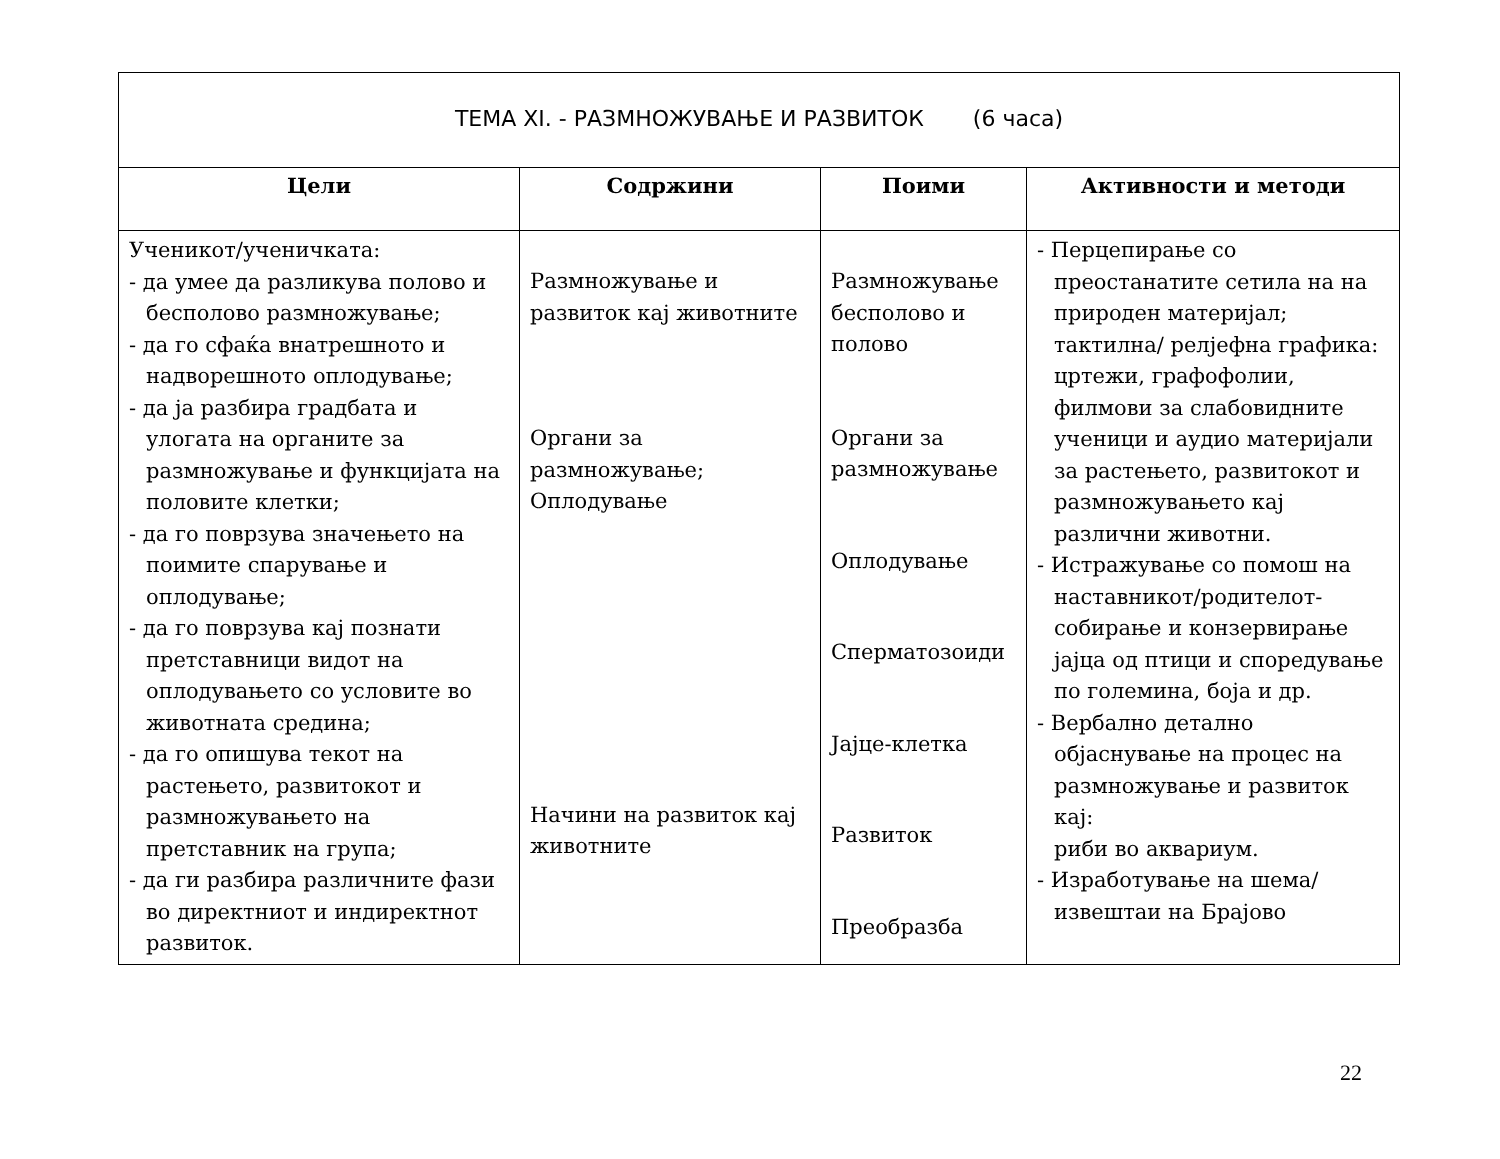| ТЕМА XI. - РАЗМНОЖУВАЊЕ И РАЗВИТОК (6 часа) | | | |
| --- | --- | --- | --- |
| Цели | Содржини | Поими | Активности и методи |
| Ученикот/ученичката: - да умее да разликува полово и бесполово размножување; - да го сфаќа внатрешното и надворешното оплодување; - да ја разбира градбата и улогата на органите за размножување и функцијата на половите клетки; - да го поврзува значењето на поимите спарување и оплодување; - да го поврзува кај познати претставници видот на оплодувањето со условите во животната средина; - да го опишува текот на растењето, развитокот и размножувањето на претставник на група; - да ги разбира различните фази во директниот и индиректнот развиток. | Размножување и развиток кај животните Органи за размножување; Оплодување Начини на развиток кај животните | Размножување бесполово и полово Органи за размножување Оплодување Сперматозоиди Јајце-клетка Развиток Преобразба | - Перцепирање со преостанатите сетила на на природен материјал; тактилна/ релјефна графика: цртежи, графофолии, филмови за слабовидните ученици и аудио материјали за растењето, развитокот и размножувањето кај различни животни. - Истражување со помош на наставникот/родителот-собирање и конзервирање јајца од птици и споредување по големина, боја и др. - Вербално детално објаснување на процес на размножување и развиток кај: риби во аквариум. - Изработување на шема/извештаи на Брајово |
22